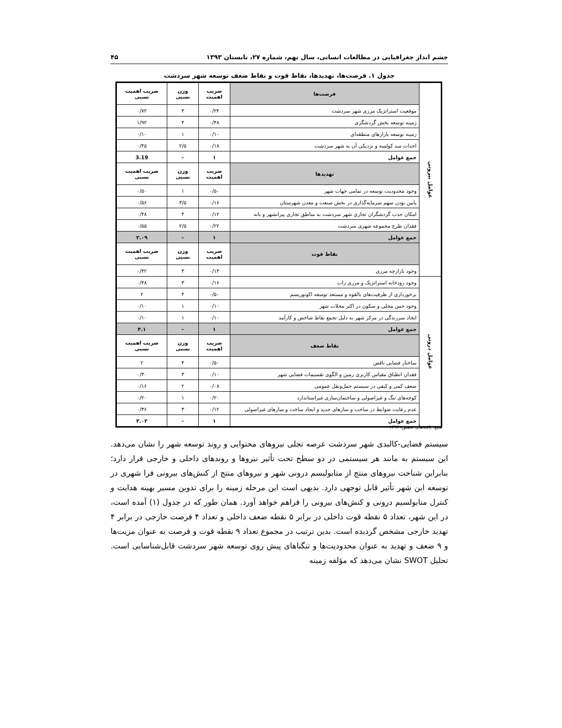چشم انداز جغرافیایی در مطالعات انسانی، سال نهم، شماره ۲۷، تابستان ۱۳۹۳ ۴۵
جدول ۱. فرصت‌ها، تهدیدها، نقاط قوت و نقاط ضعف توسعه شهر سردشت
| عوامل بیرونی | فرصت‌ها | ضریب اهمیت | وزن نسبی | ضریب اهمیت نسبی | |
| | موقعیت استراتژیک مرزی شهر سردشت | ۰/۲۴ | ۳ | ۰/۷۲ | |
| | زمینه توسعه بخش گردشگری | ۰/۴۸ | ۴ | ۱/۹۲ | |
| | زمینه توسعه بازارهای منطقه‌ای | ۰/۱۰ | ۱ | ۰/۱۰ | |
| | احداث سد کولسه و نزدیکی آن به شهر سردشت | ۰/۱۸ | ۲/۵ | ۰/۴۵ | |
| | جمع عوامل | ۱ | - | 3.19 | |
| | تهدیدها | ضریب اهمیت | وزن نسبی | ضریب اهمیت نسبی | |
| | وجود محدودیت توسعه در تمامی جهات شهر | ۰/۵۰ | ۱ | ۰/۵۰ | |
| | پایین بودن سهم سرمایه‌گذاری در بخش صنعت و معدن شهرستان | ۰/۱۶ | ۳/۵ | ۰/۵۶ | |
| | امکان جذب گردشگران تجاری شهر سردشت به مناطق تجاری پیرانشهر و بانه | ۰/۱۲ | ۴ | ۰/۴۸ | |
| | فقدان طرح مجموعه شهری سردشت | ۰/۲۲ | ۲/۵ | ۰/۵۵ | |
| | جمع عوامل | ۱ | - | ۲.۰۹ | |
| | | نقاط قوت | ضریب اهمیت | وزن نسبی | ضریب اهمیت نسبی |
| | | وجود بازارچه مرزی | ۰/۱۴ | ۳ | ۰/۴۲ |
| عوامل درونی | | وجود رودخانه استراتژیک و مرزی زاب | ۰/۱۶ | ۳ | ۰/۴۸ |
| | | برخورداری از ظرفیت‌های بالقوه و مستعد توسعه اکوتوریسم | ۰/۵۰ | ۴ | ۲ |
| | | وجود حس محلی و سکون در اکثر محلات شهر | ۰/۱۰ | ۱ | ۰/۱۰ |
| | | ایجاد سرزندگی در مرکز شهر به دلیل تجمع نقاط شاخص و کارآمد | ۰/۱۰ | ۱ | ۰/۱۰ |
| | | جمع عوامل | ۱ | - | ۳.۱ |
| | | نقاط ضعف | ضریب اهمیت | وزن نسبی | ضریب اهمیت نسبی |
| | | ساختار فضایی ناقص | ۰/۵۰ | ۴ | ۲ |
| | | فقدان انطباق مقیاس کاربری زمین و الگوی تقسیمات فضایی شهر | ۰/۱۰ | ۳ | ۰/۳۰ |
| | | ضعف کمی و کیفی در سیستم حمل‌ونقل عمومی | ۰/۰۸ | ۲ | ۰/۱۶ |
| | | کوچه‌های تنگ و غیراصولی و ساختمان‌سازی غیراستاندارد | ۰/۲۰ | ۱ | ۰/۲۰ |
| | | عدم رعایت ضوابط در ساخت و سازهای جدید و ایجاد ساخت و سازهای غیراصولی | ۰/۱۲ | ۳ | ۰/۳۶ |
| | | جمع عوامل | ۱ | - | ۳.۰۲ |
منبع: یافته‌های تحقیق، ۱۳۹۳
سیستم فضایی-کالبدی شهر سردشت عرصه تجلی نیروهای محتوایی و روند توسعه شهر را نشان می‌دهد. این سیستم به مانند هر سیستمی در دو سطح تحت تأثیر نیروها و روندهای داخلی و خارجی قرار دارد؛ بنابراین شناخت نیروهای منتج از متابولیسم درونی شهر و نیروهای منتج از کنش‌های بیرونی فرا شهری در توسعه این شهر تأثیر قابل توجهی دارد. بدیهی است این مرحله زمینه را برای تدوین مسیر بهینه هدایت و کنترل متابولسیم درونی و کنش‌های بیرونی را فراهم خواهد آورد. همان طور که در جدول (۱) آمده است، در این شهر، تعداد ۵ نقطه قوت داخلی در برابر ۵ نقطه ضعف داخلی و تعداد ۴ فرصت خارجی در برابر ۴ تهدید خارجی مشخص گردیده است. بدین ترتیب در مجموع تعداد ۹ نقطه قوت و فرصت به عنوان مزیت‌ها و ۹ ضعف و تهدید به عنوان محدودیت‌ها و تنگناهای پیش روی توسعه شهر سردشت قابل‌شناسایی است. تحلیل SWOT نشان می‌دهد که مؤلفه زمینه